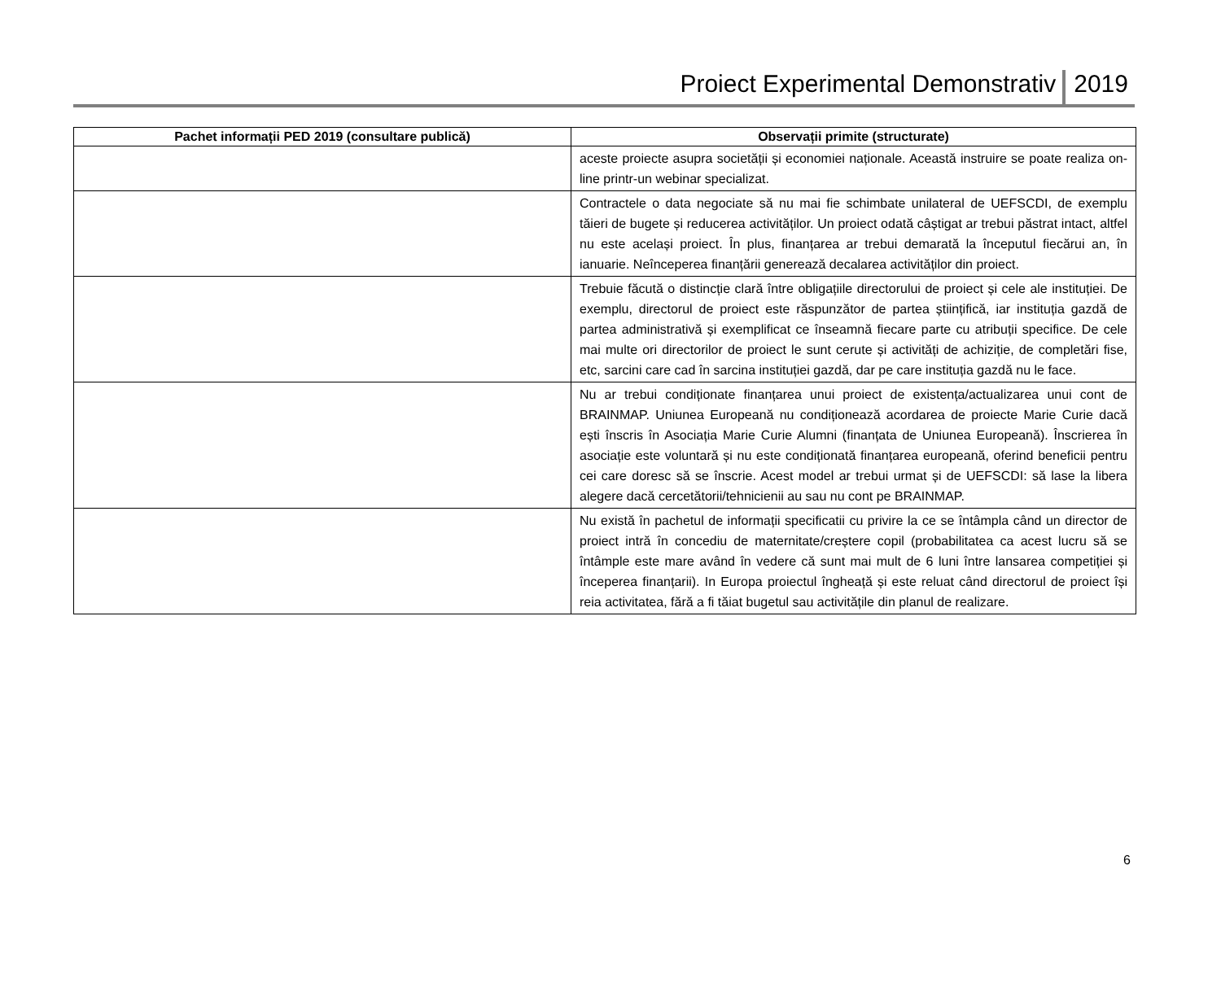Proiect Experimental Demonstrativ 2019
| Pachet informații PED 2019 (consultare publică) | Observații primite (structurate) |
| --- | --- |
| | aceste proiecte asupra societății și economiei naționale. Această instruire se poate realiza on-line printr-un webinar specializat. |
| | Contractele o data negociate să nu mai fie schimbate unilateral de UEFSCDI, de exemplu tăieri de bugete și reducerea activităților. Un proiect odată câștigat ar trebui păstrat intact, altfel nu este același proiect. În plus, finanțarea ar trebui demarată la începutul fiecărui an, în ianuarie. Neînceperea finanțării generează decalarea activităților din proiect. |
| | Trebuie făcută o distincție clară între obligațiile directorului de proiect și cele ale instituției. De exemplu, directorul de proiect este răspunzător de partea științifică, iar instituția gazdă de partea administrativă și exemplificat ce înseamnă fiecare parte cu atribuții specifice. De cele mai multe ori directorilor de proiect le sunt cerute și activități de achiziție, de completări fise, etc, sarcini care cad în sarcina instituției gazdă, dar pe care instituția gazdă nu le face. |
| | Nu ar trebui condiționate finanțarea unui proiect de existența/actualizarea unui cont de BRAINMAP. Uniunea Europeană nu condiționează acordarea de proiecte Marie Curie dacă ești înscris în Asociația Marie Curie Alumni (finanțata de Uniunea Europeană). Înscrierea în asociație este voluntară și nu este condiționată finanțarea europeană, oferind beneficii pentru cei care doresc să se înscrie. Acest model ar trebui urmat și de UEFSCDI: să lase la libera alegere dacă cercetătorii/tehnicienii au sau nu cont pe BRAINMAP. |
| | Nu există în pachetul de informații specificatii cu privire la ce se întâmpla când un director de proiect intră în concediu de maternitate/creștere copil (probabilitatea ca acest lucru să se întâmple este mare având în vedere că sunt mai mult de 6 luni între lansarea competiției și începerea finanțarii). In Europa proiectul îngheață și este reluat când directorul de proiect își reia activitatea, fără a fi tăiat bugetul sau activitățile din planul de realizare. |
6